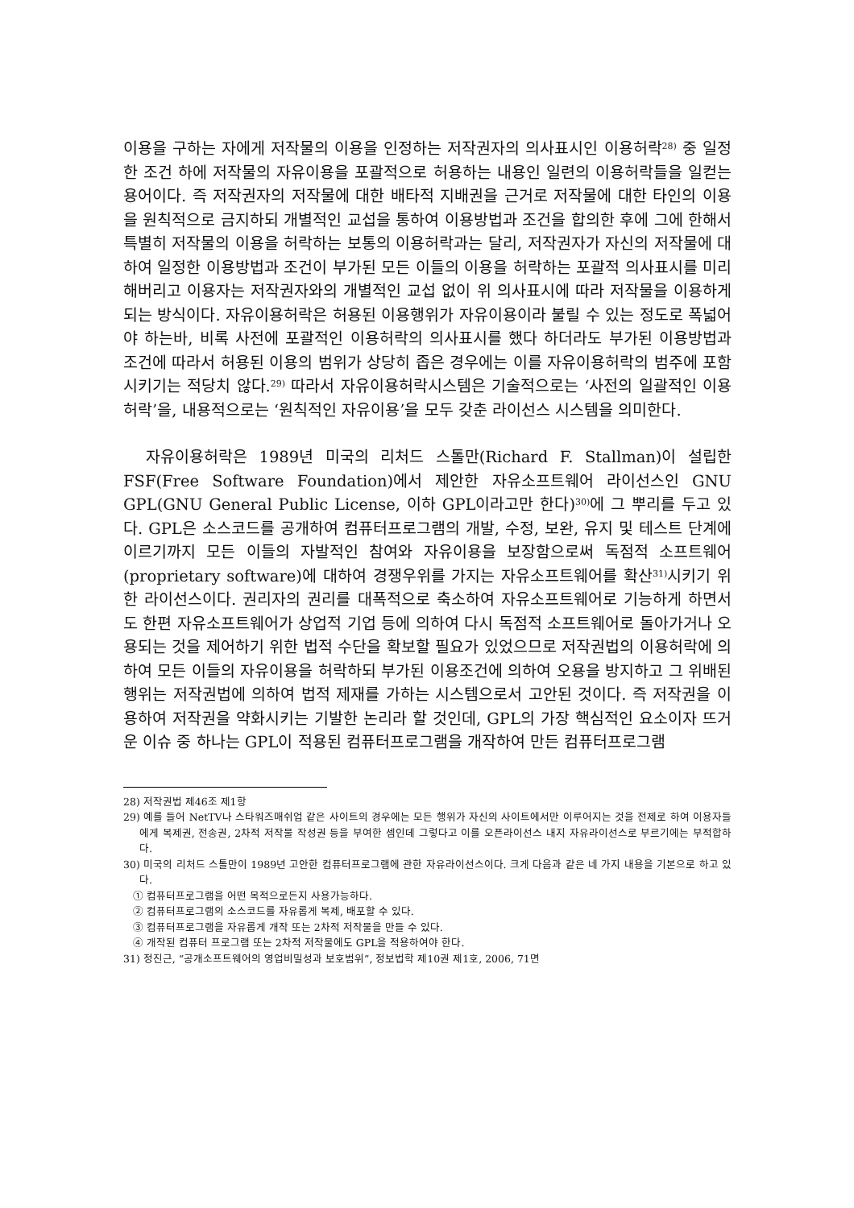이용을 구하는 자에게 저작물의 이용을 인정하는 저작권자의 의사표시인 이용허락<sup>28)</sup> 중 일정한 조건 하에 저작물의 자유이용을 포괄적으로 허용하는 내용인 일련의 이용허락들을 일컫는 용어이다. 즉 저작권자의 저작물에 대한 배타적 지배권을 근거로 저작물에 대한 타인의 이용을 원칙적으로 금지하되 개별적인 교섭을 통하여 이용방법과 조건을 합의한 후에 그에 한해서 특별히 저작물의 이용을 허락하는 보통의 이용허락과는 달리, 저작권자가 자신의 저작물에 대하여 일정한 이용방법과 조건이 부가된 모든 이들의 이용을 허락하는 포괄적 의사표시를 미리 해버리고 이용자는 저작권자와의 개별적인 교섭 없이 위 의사표시에 따라 저작물을 이용하게 되는 방식이다. 자유이용허락은 허용된 이용행위가 자유이용이라 불릴 수 있는 정도로 폭넓어야 하는바, 비록 사전에 포괄적인 이용허락의 의사표시를 했다 하더라도 부가된 이용방법과 조건에 따라서 허용된 이용의 범위가 상당히 좁은 경우에는 이를 자유이용허락의 범주에 포함시키기는 적당치 않다.<sup>29)</sup> 따라서 자유이용허락시스템은 기술적으로는 ‘사전의 일괄적인 이용허락’을, 내용적으로는 ‘원칙적인 자유이용’을 모두 갖춘 라이선스 시스템을 의미한다.
자유이용허락은 1989년 미국의 리처드 스톨만(Richard F. Stallman)이 설립한 FSF(Free Software Foundation)에서 제안한 자유소프트웨어 라이선스인 GNU GPL(GNU General Public License, 이하 GPL이라고만 한다)<sup>30)</sup>에 그 뿌리를 두고 있다. GPL은 소스코드를 공개하여 컴퓨터프로그램의 개발, 수정, 보완, 유지 및 테스트 단계에 이르기까지 모든 이들의 자발적인 참여와 자유이용을 보장함으로써 독점적 소프트웨어(proprietary software)에 대하여 경쟁우위를 가지는 자유소프트웨어를 확산<sup>31)</sup>시키기 위한 라이선스이다. 권리자의 권리를 대폭적으로 축소하여 자유소프트웨어로 기능하게 하면서도 한편 자유소프트웨어가 상업적 기업 등에 의하여 다시 독점적 소프트웨어로 돌아가거나 오용되는 것을 제어하기 위한 법적 수단을 확보할 필요가 있었으므로 저작권법의 이용허락에 의하여 모든 이들의 자유이용을 허락하되 부가된 이용조건에 의하여 오용을 방지하고 그 위배된 행위는 저작권법에 의하여 법적 제재를 가하는 시스템으로서 고안된 것이다. 즉 저작권을 이용하여 저작권을 약화시키는 기발한 논리라 할 것인데, GPL의 가장 핵심적인 요소이자 뜨거운 이슈 중 하나는 GPL이 적용된 컴퓨터프로그램을 개작하여 만든 컴퓨터프로그램
28) 저작권법 제46조 제1항
29) 예를 들어 NetTV나 스타워즈매쉬업 같은 사이트의 경우에는 모든 행위가 자신의 사이트에서만 이루어지는 것을 전제로 하여 이용자들에게 복제권, 전송권, 2차적 저작물 작성권 등을 부여한 셈인데 그렇다고 이를 오픈라이선스 내지 자유라이선스로 부르기에는 부적합하다.
30) 미국의 리처드 스톨만이 1989년 고안한 컴퓨터프로그램에 관한 자유라이선스이다. 크게 다음과 같은 네 가지 내용을 기본으로 하고 있다.
① 컴퓨터프로그램을 어떤 목적으로든지 사용가능하다.
② 컴퓨터프로그램의 소스코드를 자유롭게 복제, 배포할 수 있다.
③ 컴퓨터프로그램을 자유롭게 개작 또는 2차적 저작물을 만들 수 있다.
④ 개작된 컴퓨터 프로그램 또는 2차적 저작물에도 GPL을 적용하여야 한다.
31) 정진근, “공개소프트웨어의 영업비밀성과 보호범위”, 정보법학 제10권 제1호, 2006, 71면